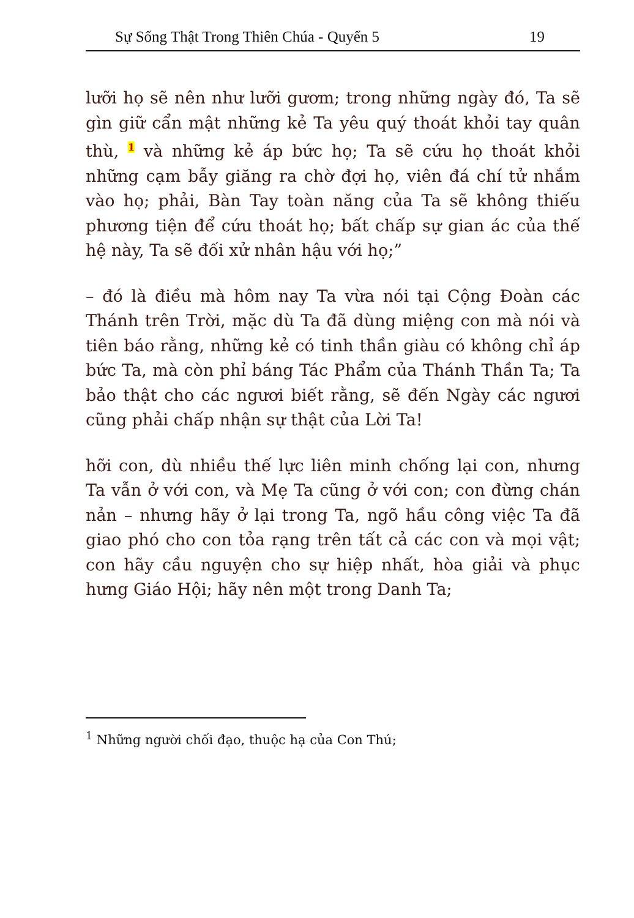Sự Sống Thật Trong Thiên Chúa - Quyển 5 19
lưỡi họ sẽ nên như lưỡi gươm; trong những ngày đó, Ta sẽ gìn giữ cẩn mật những kẻ Ta yêu quý thoát khỏi tay quân thù, <sup>1</sup> và những kẻ áp bức họ; Ta sẽ cứu họ thoát khỏi những cạm bẫy giăng ra chờ đợi họ, viên đá chí tử nhắm vào họ; phải, Bàn Tay toàn năng của Ta sẽ không thiếu phương tiện để cứu thoát họ; bất chấp sự gian ác của thế hệ này, Ta sẽ đối xử nhân hậu với họ;”
– đó là điều mà hôm nay Ta vừa nói tại Cộng Đoàn các Thánh trên Trời, mặc dù Ta đã dùng miệng con mà nói và tiên báo rằng, những kẻ có tinh thần giàu có không chỉ áp bức Ta, mà còn phỉ báng Tác Phẩm của Thánh Thần Ta; Ta bảo thật cho các ngươi biết rằng, sẽ đến Ngày các ngươi cũng phải chấp nhận sự thật của Lời Ta!
hỡi con, dù nhiều thế lực liên minh chống lại con, nhưng Ta vẫn ở với con, và Mẹ Ta cũng ở với con; con đừng chán nản – nhưng hãy ở lại trong Ta, ngõ hầu công việc Ta đã giao phó cho con tỏa rạng trên tất cả các con và mọi vật; con hãy cầu nguyện cho sự hiệp nhất, hòa giải và phục hưng Giáo Hội; hãy nên một trong Danh Ta;
<sup>1</sup> Những người chối đạo, thuộc hạ của Con Thú;